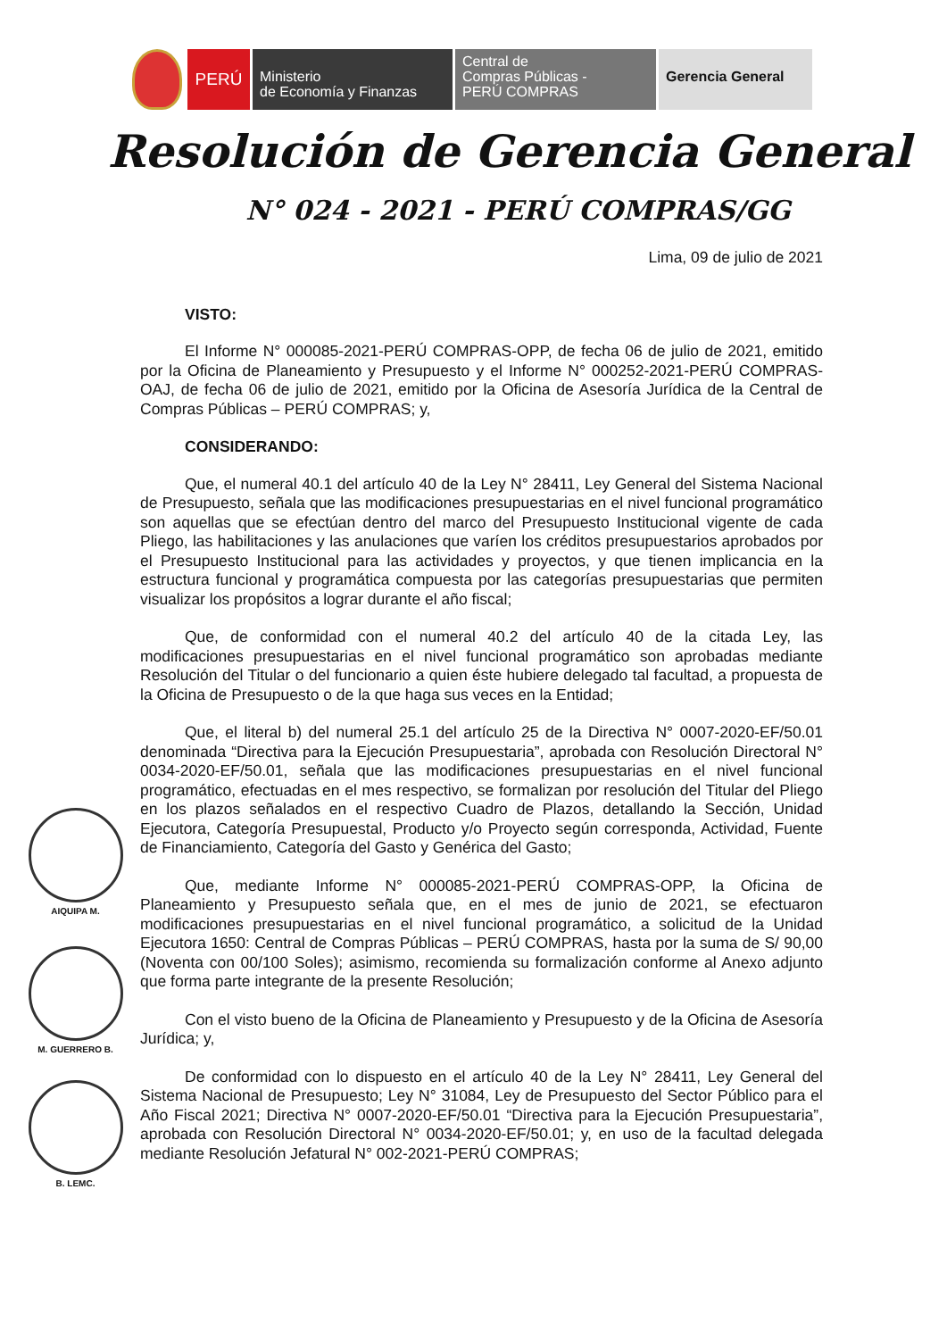PERÚ
Ministerio
de Economía y Finanzas
Central de
Compras Públicas -
PERÚ COMPRAS
Gerencia General
Resolución de Gerencia General
N° 024 - 2021 - PERÚ COMPRAS/GG
Lima, 09 de julio de 2021
VISTO:
El Informe N° 000085-2021-PERÚ COMPRAS-OPP, de fecha 06 de julio de 2021, emitido por la Oficina de Planeamiento y Presupuesto y el Informe N° 000252-2021-PERÚ COMPRAS-OAJ, de fecha 06 de julio de 2021, emitido por la Oficina de Asesoría Jurídica de la Central de Compras Públicas – PERÚ COMPRAS; y,
CONSIDERANDO:
Que, el numeral 40.1 del artículo 40 de la Ley N° 28411, Ley General del Sistema Nacional de Presupuesto, señala que las modificaciones presupuestarias en el nivel funcional programático son aquellas que se efectúan dentro del marco del Presupuesto Institucional vigente de cada Pliego, las habilitaciones y las anulaciones que varíen los créditos presupuestarios aprobados por el Presupuesto Institucional para las actividades y proyectos, y que tienen implicancia en la estructura funcional y programática compuesta por las categorías presupuestarias que permiten visualizar los propósitos a lograr durante el año fiscal;
Que, de conformidad con el numeral 40.2 del artículo 40 de la citada Ley, las modificaciones presupuestarias en el nivel funcional programático son aprobadas mediante Resolución del Titular o del funcionario a quien éste hubiere delegado tal facultad, a propuesta de la Oficina de Presupuesto o de la que haga sus veces en la Entidad;
Que, el literal b) del numeral 25.1 del artículo 25 de la Directiva N° 0007-2020-EF/50.01 denominada “Directiva para la Ejecución Presupuestaria”, aprobada con Resolución Directoral N° 0034-2020-EF/50.01, señala que las modificaciones presupuestarias en el nivel funcional programático, efectuadas en el mes respectivo, se formalizan por resolución del Titular del Pliego en los plazos señalados en el respectivo Cuadro de Plazos, detallando la Sección, Unidad Ejecutora, Categoría Presupuestal, Producto y/o Proyecto según corresponda, Actividad, Fuente de Financiamiento, Categoría del Gasto y Genérica del Gasto;
Que, mediante Informe N° 000085-2021-PERÚ COMPRAS-OPP, la Oficina de Planeamiento y Presupuesto señala que, en el mes de junio de 2021, se efectuaron modificaciones presupuestarias en el nivel funcional programático, a solicitud de la Unidad Ejecutora 1650: Central de Compras Públicas – PERÚ COMPRAS, hasta por la suma de S/ 90,00 (Noventa con 00/100 Soles); asimismo, recomienda su formalización conforme al Anexo adjunto que forma parte integrante de la presente Resolución;
Con el visto bueno de la Oficina de Planeamiento y Presupuesto y de la Oficina de Asesoría Jurídica; y,
De conformidad con lo dispuesto en el artículo 40 de la Ley N° 28411, Ley General del Sistema Nacional de Presupuesto; Ley N° 31084, Ley de Presupuesto del Sector Público para el Año Fiscal 2021; Directiva N° 0007-2020-EF/50.01 “Directiva para la Ejecución Presupuestaria”, aprobada con Resolución Directoral N° 0034-2020-EF/50.01; y, en uso de la facultad delegada mediante Resolución Jefatural N° 002-2021-PERÚ COMPRAS;
AIQUIPA M.
M. GUERRERO B.
B. LEMC.